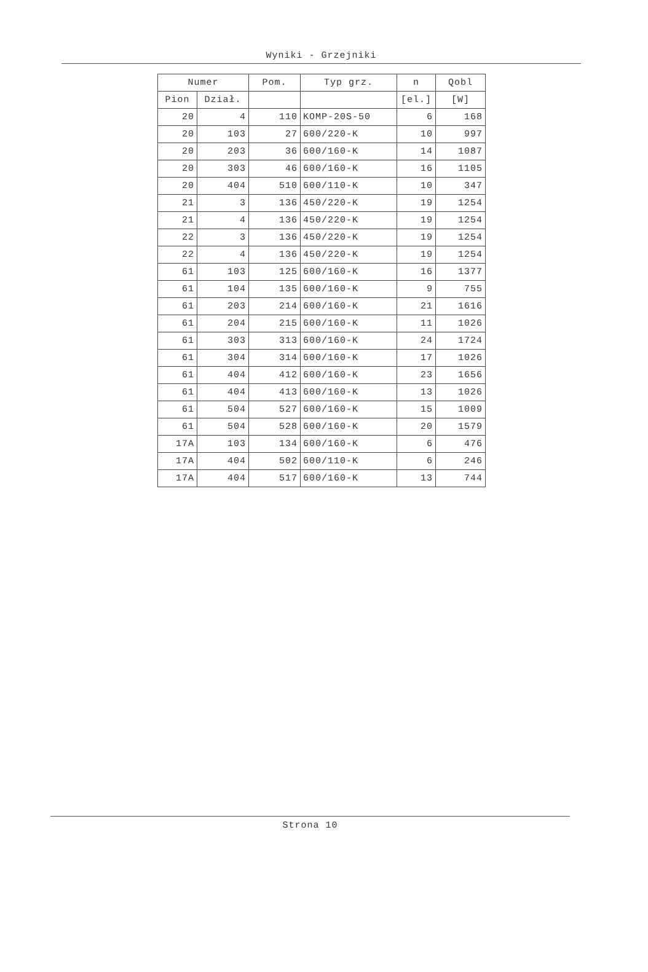Wyniki - Grzejniki
| Numer | | Pom. | Typ grz. | n | Qobl |
| --- | --- | --- | --- | --- | --- |
| Pion | Dział. | | | [el.] | [W] |
| 20 | 4 | 110 | KOMP-20S-50 | 6 | 168 |
| 20 | 103 | 27 | 600/220-K | 10 | 997 |
| 20 | 203 | 36 | 600/160-K | 14 | 1087 |
| 20 | 303 | 46 | 600/160-K | 16 | 1105 |
| 20 | 404 | 510 | 600/110-K | 10 | 347 |
| 21 | 3 | 136 | 450/220-K | 19 | 1254 |
| 21 | 4 | 136 | 450/220-K | 19 | 1254 |
| 22 | 3 | 136 | 450/220-K | 19 | 1254 |
| 22 | 4 | 136 | 450/220-K | 19 | 1254 |
| 61 | 103 | 125 | 600/160-K | 16 | 1377 |
| 61 | 104 | 135 | 600/160-K | 9 | 755 |
| 61 | 203 | 214 | 600/160-K | 21 | 1616 |
| 61 | 204 | 215 | 600/160-K | 11 | 1026 |
| 61 | 303 | 313 | 600/160-K | 24 | 1724 |
| 61 | 304 | 314 | 600/160-K | 17 | 1026 |
| 61 | 404 | 412 | 600/160-K | 23 | 1656 |
| 61 | 404 | 413 | 600/160-K | 13 | 1026 |
| 61 | 504 | 527 | 600/160-K | 15 | 1009 |
| 61 | 504 | 528 | 600/160-K | 20 | 1579 |
| 17A | 103 | 134 | 600/160-K | 6 | 476 |
| 17A | 404 | 502 | 600/110-K | 6 | 246 |
| 17A | 404 | 517 | 600/160-K | 13 | 744 |
Strona 10